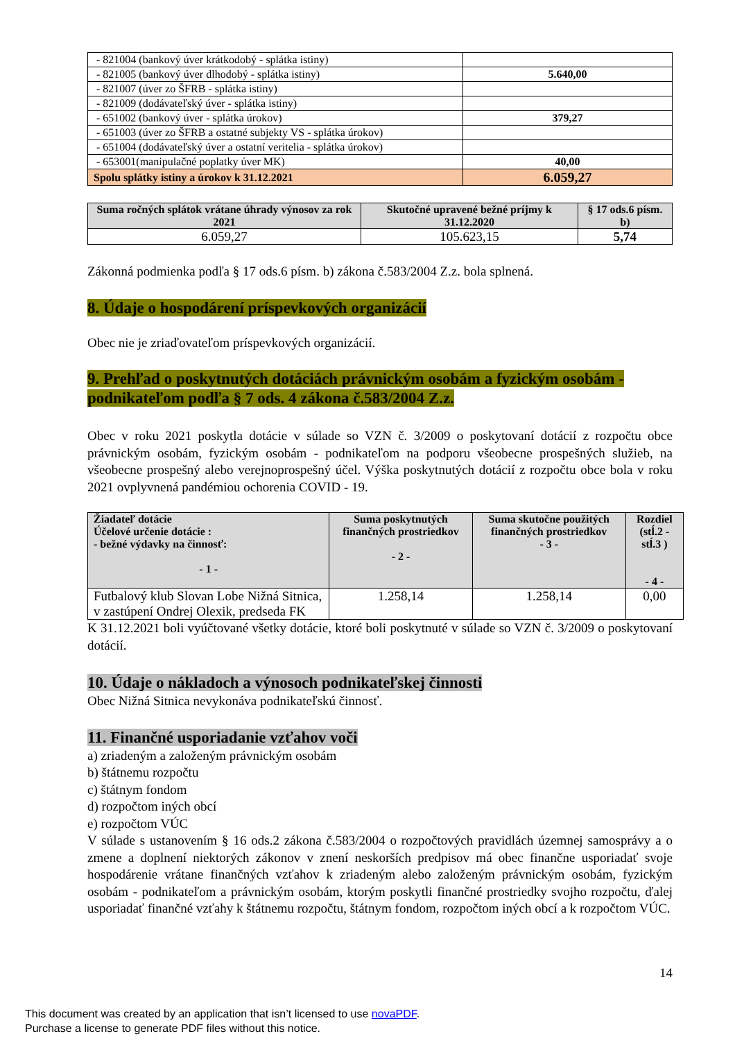| - 821004 (bankový úver krátkodobý - splátka istiny) | |
| - 821005 (bankový úver dlhodobý - splátka istiny) | 5.640,00 |
| - 821007 (úver zo ŠFRB - splátka istiny) | |
| - 821009 (dodávateľský úver - splátka istiny) | |
| - 651002 (bankový úver - splátka úrokov) | 379,27 |
| - 651003 (úver zo ŠFRB a ostatné subjekty VS - splátka úrokov) | |
| - 651004 (dodávateľský úver a ostatní veritelia - splátka úrokov) | |
| - 653001(manipulačné poplatky úver MK) | 40,00 |
| Spolu splátky istiny a úrokov k 31.12.2021 | 6.059,27 |
| Suma ročných splátok vrátane úhrady výnosov za rok 2021 | Skutočné upravené bežné príjmy k 31.12.2020 | § 17 ods.6 písm. b) |
| --- | --- | --- |
| 6.059,27 | 105.623,15 | 5,74 |
Zákonná podmienka podľa § 17 ods.6 písm. b) zákona č.583/2004 Z.z. bola splnená.
8. Údaje o hospodárení príspevkových organizácií
Obec nie je zriaďovateľom príspevkových organizácií.
9. Prehľad o poskytnutých dotáciách právnickým osobám a fyzickým osobám - podnikateľom podľa § 7 ods. 4 zákona č.583/2004 Z.z.
Obec v roku 2021 poskytla dotácie v súlade so VZN č. 3/2009 o poskytovaní dotácií z rozpočtu obce právnickým osobám, fyzickým osobám - podnikateľom na podporu všeobecne prospešných služieb, na všeobecne prospešný alebo verejnoprospešný účel. Výška poskytnutých dotácií z rozpočtu obce bola v roku 2021 ovplyvnená pandémiou ochorenia COVID - 19.
| Žiadateľ dotácie Účelové určenie dotácie : - bežné výdavky na činnosť: - 1 - | Suma poskytnutých finančných prostriedkov - 2 - | Suma skutočne použitých finančných prostriedkov - 3 - | Rozdiel (stĺ.2 - stĺ.3 ) - 4 - |
| --- | --- | --- | --- |
| Futbalový klub Slovan Lobe Nižná Sitnica, v zastúpení Ondrej Olexik, predseda FK | 1.258,14 | 1.258,14 | 0,00 |
K 31.12.2021 boli vyúčtované všetky dotácie, ktoré boli poskytnuté v súlade so VZN č. 3/2009 o poskytovaní dotácií.
10. Údaje o nákladoch a výnosoch podnikateľskej činnosti
Obec Nižná Sitnica nevykonáva podnikateľskú činnosť.
11. Finančné usporiadanie vzťahov voči
a) zriadeným a založeným právnickým osobám
b) štátnemu rozpočtu
c) štátnym fondom
d) rozpočtom iných obcí
e) rozpočtom VÚC
V súlade s ustanovením § 16 ods.2 zákona č.583/2004 o rozpočtových pravidlách územnej samosprávy a o zmene a doplnení niektorých zákonov v znení neskorších predpisov má obec finančne usporiadať svoje hospodárenie vrátane finančných vzťahov k zriadeným alebo založeným právnickým osobám, fyzickým osobám - podnikateľom a právnickým osobám, ktorým poskytli finančné prostriedky svojho rozpočtu, ďalej usporiadať finančné vzťahy k štátnemu rozpočtu, štátnym fondom, rozpočtom iných obcí a k rozpočtom VÚC.
14
This document was created by an application that isn’t licensed to use novaPDF.
Purchase a license to generate PDF files without this notice.